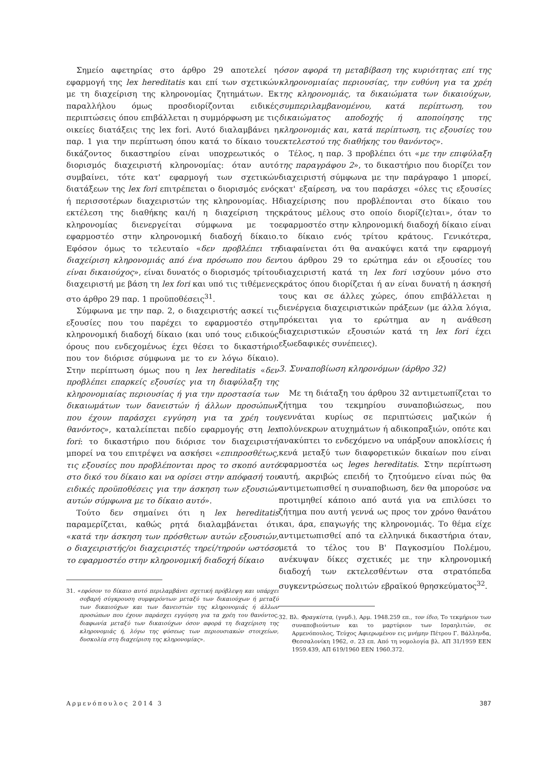Σημείο αφετηρίας στο άρθρο 29 αποτελεί η εφαρμογή της lex hereditatis και επί των σχετικών με τη διαχείριση της κληρονομίας ζητημάτων. Εκ παραλλήλου όμως προσδιορίζονται ειδικές περιπτώσεις όπου επιβάλλεται η συμμόρφωση με τις οικείες διατάξεις της lex fori. Αυτό διαλαμβάνει η παρ. 1 για την περίπτωση όπου κατά το δίκαιο του δικάζοντος δικαστηρίου είναι υποχρεωτικός ο διορισμός διαχειριστή κληρονομίας: όταν αυτό συμβαίνει, τότε κατ' εφαρμογή των σχετικών διατάξεων της lex fori επιτρέπεται ο διορισμός ενός ή περισσοτέρων διαχειριστών της κληρονομίας. Η εκτέλεση της διαθήκης και/ή η διαχείριση της κληρονομίας διενεργείται σύμφωνα με το εφαρμοστέο στην κληρονομική διαδοχή δίκαιο. Εφόσον όμως το τελευταίο «δεν προβλέπει τη διαχείριση κληρονομιάς από ένα πρόσωπο που δεν είναι δικαιούχος», είναι δυνατός ο διορισμός τρίτου διαχειριστή με βάση τη lex fori και υπό τις τιθέμενες στο άρθρο 29 παρ. 1 προϋποθέσεις<sup>31</sup>.
Σύμφωνα με την παρ. 2, ο διαχειριστής ασκεί τις εξουσίες που του παρέχει το εφαρμοστέο στην κληρονομική διαδοχή δίκαιο (και υπό τους ειδικούς όρους που ενδεχομένως έχει θέσει το δικαστήριο που τον διόρισε σύμφωνα με το εν λόγω δίκαιο). Στην περίπτωση όμως που η lex hereditatis «δεν προβλέπει επαρκείς εξουσίες για τη διαφύλαξη της κληρονομιαίας περιουσίας ή για την προστασία των δικαιωμάτων των δανειστών ή άλλων προσώπων που έχουν παράσχει εγγύηση για τα χρέη του θανόντος», καταλείπεται πεδίο εφαρμογής στη lex fori: το δικαστήριο που διόρισε τον διαχειριστή μπορεί να του επιτρέψει να ασκήσει «επιπροσθέτως, τις εξουσίες που προβλέπονται προς το σκοπό αυτό στο δικό του δίκαιο και να ορίσει στην απόφασή του ειδικές προϋποθέσεις για την άσκηση των εξουσιών αυτών σύμφωνα με το δίκαιο αυτό».
Τούτο δεν σημαίνει ότι η lex hereditatis παραμερίζεται, καθώς ρητά διαλαμβάνεται ότι «κατά την άσκηση των πρόσθετων αυτών εξουσιών, ο διαχειριστής/οι διαχειριστές τηρεί/τηρούν ωστόσο το εφαρμοστέο στην κληρονομική διαδοχή δίκαιο
31. «εφόσον το δίκαιο αυτό περιλαμβάνει σχετική πρόβλεψη και υπάρχει σοβαρή σύγκρουση συμφερόντων μεταξύ των δικαιούχων ή μεταξύ των δικαιούχων και των δανειστών της κληρονομιάς ή άλλων προσώπων που έχουν παράσχει εγγύηση για τα χρέη του θανόντος, διαφωνία μεταξύ των δικαιούχων όσον αφορά τη διαχείριση της κληρονομιάς ή, λόγω της φύσεως των περιουσιακών στοιχείων, δυσκολία στη διαχείριση της κληρονομίας».
όσον αφορά τη μεταβίβαση της κυριότητας επί της κληρονομιαίας περιουσίας, την ευθύνη για τα χρέη της κληρονομιάς, τα δικαιώματα των δικαιούχων, συμπεριλαμβανομένου, κατά περίπτωση, του δικαιώματος αποδοχής ή αποποίησης της κληρονομιάς και, κατά περίπτωση, τις εξουσίες του εκτελεστού της διαθήκης του θανόντος».
Τέλος, η παρ. 3 προβλέπει ότι «με την επιφύλαξη της παραγράφου 2», το δικαστήριο που διορίζει τον διαχειριστή σύμφωνα με την παράγραφο 1 μπορεί, κατ' εξαίρεση, να του παράσχει «όλες τις εξουσίες διαχείρισης που προβλέπονται στο δίκαιο του κράτους μέλους στο οποίο διορίζ(ε)ται», όταν το εφαρμοστέο στην κληρονομική διαδοχή δίκαιο είναι το δίκαιο ενός τρίτου κράτους. Γενικότερα, διαφαίνεται ότι θα ανακύψει κατά την εφαρμογή του άρθρου 29 το ερώτημα εάν οι εξουσίες του διαχειριστή κατά τη lex fori ισχύουν μόνο στο κράτος όπου διορίζεται ή αν είναι δυνατή η άσκησή τους και σε άλλες χώρες, όπου επιβάλλεται η διενέργεια διαχειριστικών πράξεων (με άλλα λόγια, πρόκειται για το ερώτημα αν η ανάθεση διαχειριστικών εξουσιών κατά τη lex fori έχει εξωεδαφικές συνέπειες).
3. Συναποβίωση κληρονόμων (άρθρο 32)
Με τη διάταξη του άρθρου 32 αντιμετωπίζεται το ζήτημα του τεκμηρίου συναποβιώσεως, που γεννάται κυρίως σε περιπτώσεις μαζικών ή πολύνεκρων ατυχημάτων ή αδικοπραξιών, οπότε και ανακύπτει το ενδεχόμενο να υπάρξουν αποκλίσεις ή κενά μεταξύ των διαφορετικών δικαίων που είναι εφαρμοστέα ως leges hereditatis. Στην περίπτωση αυτή, ακριβώς επειδή το ζητούμενο είναι πώς θα αντιμετωπισθεί η συναποβιωση, δεν θα μπορούσε να προτιμηθεί κάποιο από αυτά για να επιλύσει το ζήτημα που αυτή γεννά ως προς τον χρόνο θανάτου και, άρα, επαγωγής της κληρονομιάς. Το θέμα είχε αντιμετωπισθεί από τα ελληνικά δικαστήρια όταν, μετά το τέλος του Β' Παγκοσμίου Πολέμου, ανέκυψαν δίκες σχετικές με την κληρονομική διαδοχή των εκτελεσθέντων στα στρατόπεδα συγκεντρώσεως πολιτών εβραϊκού θρησκεύματος<sup>32</sup>.
32. Βλ. Φραγκίστα, (γνμδ.), Αρμ. 1948.259 επ., τον ίδιο, Το τεκμήριον των συναποβιούντων και το μαρτύριον των Ισραηλιτών, σε Αρμενόπουλος, Τεύχος Αφιερωμένον εις μνήμην Πέτρου Γ. Βάλληνδα, Θεσσαλονίκη 1962, σ. 23 επ. Από τη νομολογία βλ. ΑΠ 31/1959 ΕΕΝ 1959.439, ΑΠ 619/1960 ΕΕΝ 1960.372.
Αρμενόπουλος 2014 3 387